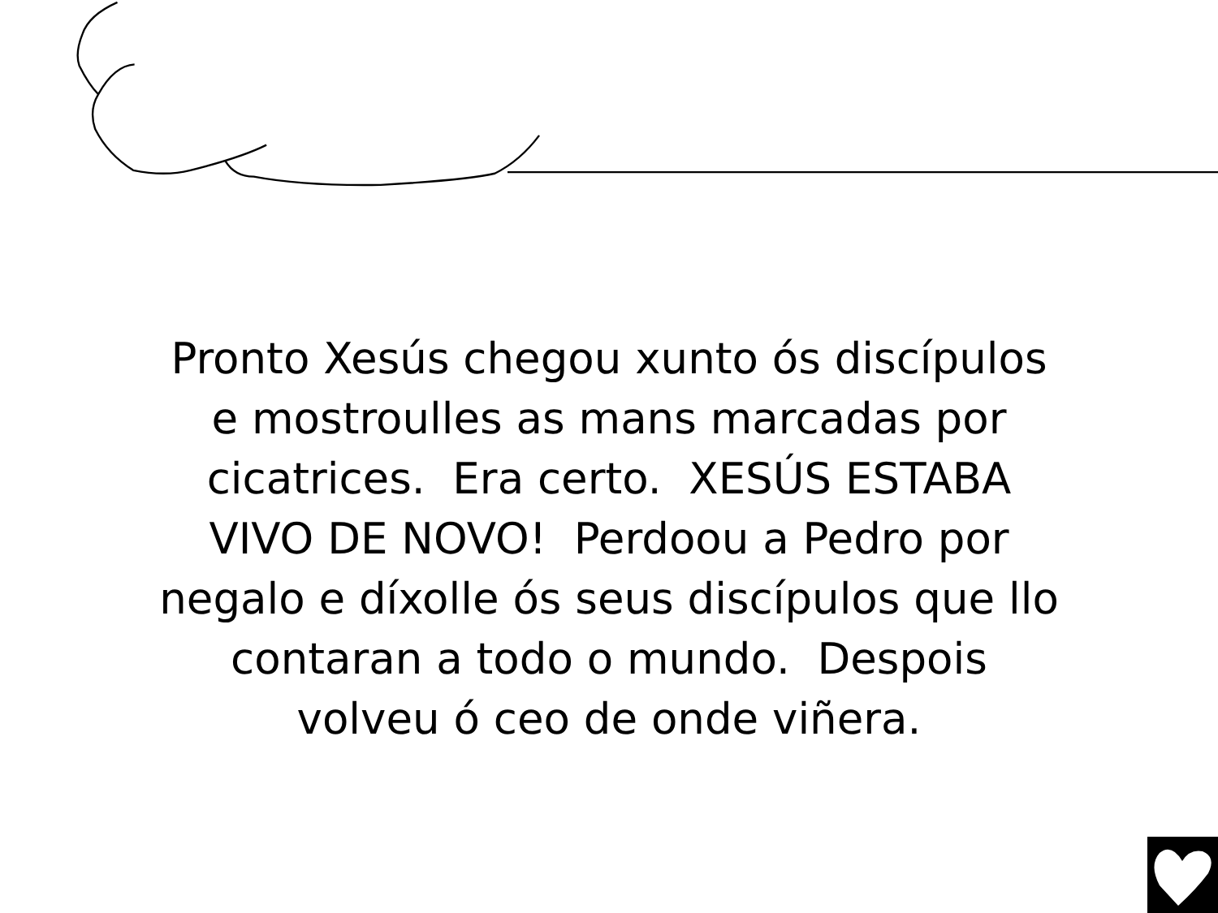Pronto Xesús chegou xunto ós discípulos
e mostroulles as mans marcadas por
cicatrices. Era certo. XESÚS ESTABA
VIVO DE NOVO! Perdoou a Pedro por
negalo e díxolle ós seus discípulos que llo
contaran a todo o mundo. Despois
volveu ó ceo de onde viñera.